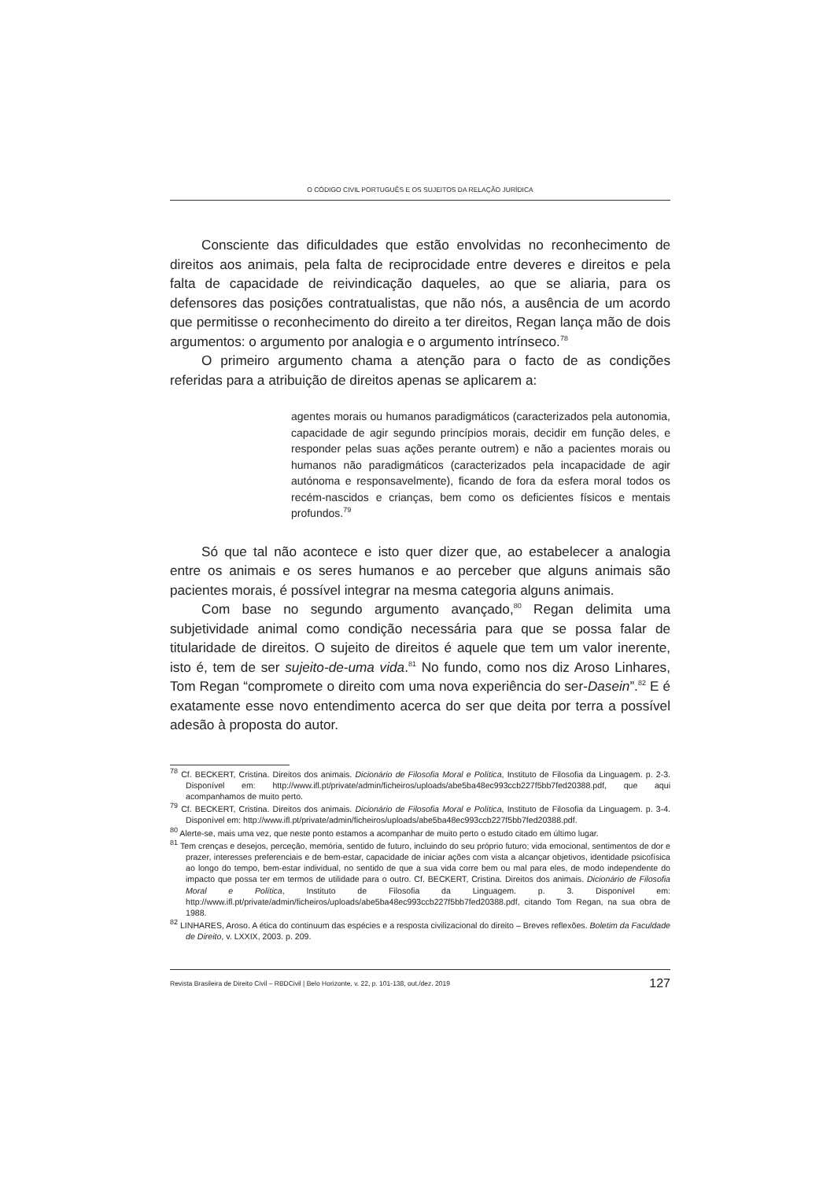O CÓDIGO CIVIL PORTUGUÊS E OS SUJEITOS DA RELAÇÃO JURÍDICA
Consciente das dificuldades que estão envolvidas no reconhecimento de direitos aos animais, pela falta de reciprocidade entre deveres e direitos e pela falta de capacidade de reivindicação daqueles, ao que se aliaria, para os defensores das posições contratualistas, que não nós, a ausência de um acordo que permitisse o reconhecimento do direito a ter direitos, Regan lança mão de dois argumentos: o argumento por analogia e o argumento intrínseco.<sup>78</sup>
O primeiro argumento chama a atenção para o facto de as condições referidas para a atribuição de direitos apenas se aplicarem a:
agentes morais ou humanos paradigmáticos (caracterizados pela autonomia, capacidade de agir segundo princípios morais, decidir em função deles, e responder pelas suas ações perante outrem) e não a pacientes morais ou humanos não paradigmáticos (caracterizados pela incapacidade de agir autónoma e responsavelmente), ficando de fora da esfera moral todos os recém-nascidos e crianças, bem como os deficientes físicos e mentais profundos.<sup>79</sup>
Só que tal não acontece e isto quer dizer que, ao estabelecer a analogia entre os animais e os seres humanos e ao perceber que alguns animais são pacientes morais, é possível integrar na mesma categoria alguns animais.
Com base no segundo argumento avançado,<sup>80</sup> Regan delimita uma subjetividade animal como condição necessária para que se possa falar de titularidade de direitos. O sujeito de direitos é aquele que tem um valor inerente, isto é, tem de ser sujeito-de-uma vida.<sup>81</sup> No fundo, como nos diz Aroso Linhares, Tom Regan “compromete o direito com uma nova experiência do ser-Dasein”.<sup>82</sup> E é exatamente esse novo entendimento acerca do ser que deita por terra a possível adesão à proposta do autor.
<sup>78</sup> Cf. BECKERT, Cristina. Direitos dos animais. Dicionário de Filosofia Moral e Política, Instituto de Filosofia da Linguagem. p. 2-3. Disponível em: http://www.ifl.pt/private/admin/ficheiros/uploads/abe5ba48ec993ccb227f5bb7fed20388.pdf, que aqui acompanhamos de muito perto.
<sup>79</sup> Cf. BECKERT, Cristina. Direitos dos animais. Dicionário de Filosofia Moral e Política, Instituto de Filosofia da Linguagem. p. 3-4. Disponível em: http://www.ifl.pt/private/admin/ficheiros/uploads/abe5ba48ec993ccb227f5bb7fed20388.pdf.
<sup>80</sup> Alerte-se, mais uma vez, que neste ponto estamos a acompanhar de muito perto o estudo citado em último lugar.
<sup>81</sup> Tem crenças e desejos, perceção, memória, sentido de futuro, incluindo do seu próprio futuro; vida emocional, sentimentos de dor e prazer, interesses preferenciais e de bem-estar, capacidade de iniciar ações com vista a alcançar objetivos, identidade psicofísica ao longo do tempo, bem-estar individual, no sentido de que a sua vida corre bem ou mal para eles, de modo independente do impacto que possa ter em termos de utilidade para o outro. Cf. BECKERT, Cristina. Direitos dos animais. Dicionário de Filosofia Moral e Política, Instituto de Filosofia da Linguagem. p. 3. Disponível em: http://www.ifl.pt/private/admin/ficheiros/uploads/abe5ba48ec993ccb227f5bb7fed20388.pdf, citando Tom Regan, na sua obra de 1988.
<sup>82</sup> LINHARES, Aroso. A ética do continuum das espécies e a resposta civilizacional do direito – Breves reflexões. Boletim da Faculdade de Direito, v. LXXIX, 2003. p. 209.
Revista Brasileira de Direito Civil – RBDCivil | Belo Horizonte, v. 22, p. 101-138, out./dez. 2019 127